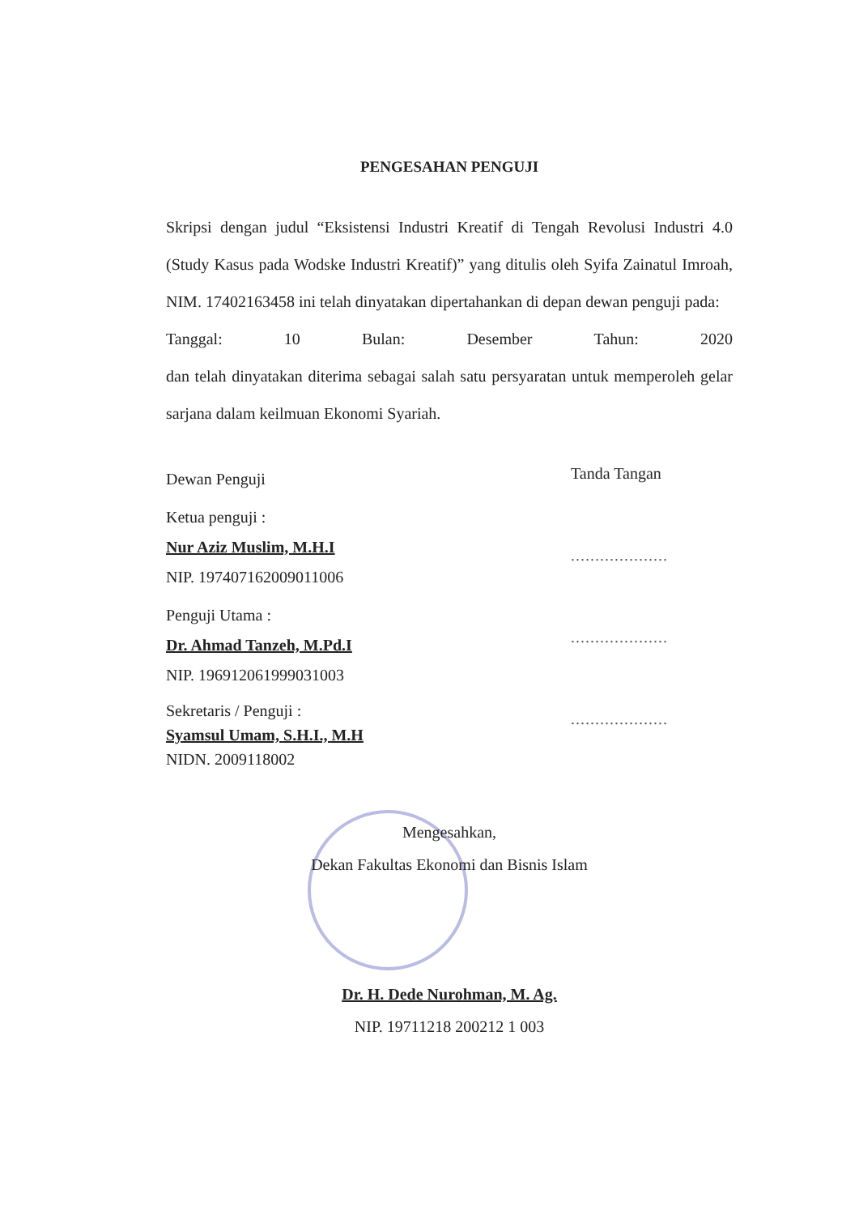PENGESAHAN PENGUJI
Skripsi dengan judul “Eksistensi Industri Kreatif di Tengah Revolusi Industri 4.0 (Study Kasus pada Wodske Industri Kreatif)” yang ditulis oleh Syifa Zainatul Imroah, NIM. 17402163458 ini telah dinyatakan dipertahankan di depan dewan penguji pada:
Tanggal: 10 Bulan: Desember Tahun: 2020
dan telah dinyatakan diterima sebagai salah satu persyaratan untuk memperoleh gelar sarjana dalam keilmuan Ekonomi Syariah.
Dewan Penguji
Ketua penguji :
Nur Aziz Muslim, M.H.I
NIP. 197407162009011006
Penguji Utama :
Dr. Ahmad Tanzeh, M.Pd.I
NIP. 196912061999031003
Sekretaris / Penguji :
Syamsul Umam, S.H.I., M.H
NIDN. 2009118002
Tanda Tangan
....................
....................
....................
Mengesahkan,
Dekan Fakultas Ekonomi dan Bisnis Islam
Dr. H. Dede Nurohman, M. Ag.
NIP. 19711218 200212 1 003